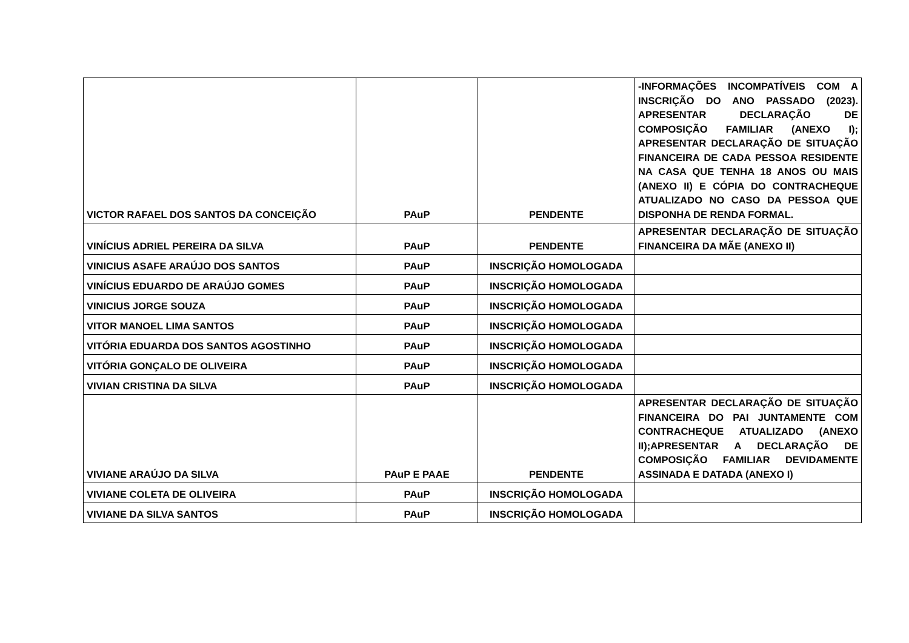| VICTOR RAFAEL DOS SANTOS DA CONCEIÇÃO | PAuP | PENDENTE | -INFORMAÇÕES INCOMPATÍVEIS COM A INSCRIÇÃO DO ANO PASSADO (2023). APRESENTAR DECLARAÇÃO DE COMPOSIÇÃO FAMILIAR (ANEXO I); APRESENTAR DECLARAÇÃO DE SITUAÇÃO FINANCEIRA DE CADA PESSOA RESIDENTE NA CASA QUE TENHA 18 ANOS OU MAIS (ANEXO II) E CÓPIA DO CONTRACHEQUE ATUALIZADO NO CASO DA PESSOA QUE DISPONHA DE RENDA FORMAL. |
| VINÍCIUS ADRIEL PEREIRA DA SILVA | PAuP | PENDENTE | APRESENTAR DECLARAÇÃO DE SITUAÇÃO FINANCEIRA DA MÃE (ANEXO II) |
| VINICIUS ASAFE ARAÚJO DOS SANTOS | PAuP | INSCRIÇÃO HOMOLOGADA | |
| VINÍCIUS EDUARDO DE ARAÚJO GOMES | PAuP | INSCRIÇÃO HOMOLOGADA | |
| VINICIUS JORGE SOUZA | PAuP | INSCRIÇÃO HOMOLOGADA | |
| VITOR MANOEL LIMA SANTOS | PAuP | INSCRIÇÃO HOMOLOGADA | |
| VITÓRIA EDUARDA DOS SANTOS AGOSTINHO | PAuP | INSCRIÇÃO HOMOLOGADA | |
| VITÓRIA GONÇALO DE OLIVEIRA | PAuP | INSCRIÇÃO HOMOLOGADA | |
| VIVIAN CRISTINA DA SILVA | PAuP | INSCRIÇÃO HOMOLOGADA | |
| VIVIANE ARAÚJO DA SILVA | PAuP E PAAE | PENDENTE | APRESENTAR DECLARAÇÃO DE SITUAÇÃO FINANCEIRA DO PAI JUNTAMENTE COM CONTRACHEQUE ATUALIZADO (ANEXO II);APRESENTAR A DECLARAÇÃO DE COMPOSIÇÃO FAMILIAR DEVIDAMENTE ASSINADA E DATADA (ANEXO I) |
| VIVIANE COLETA DE OLIVEIRA | PAuP | INSCRIÇÃO HOMOLOGADA | |
| VIVIANE DA SILVA SANTOS | PAuP | INSCRIÇÃO HOMOLOGADA | |